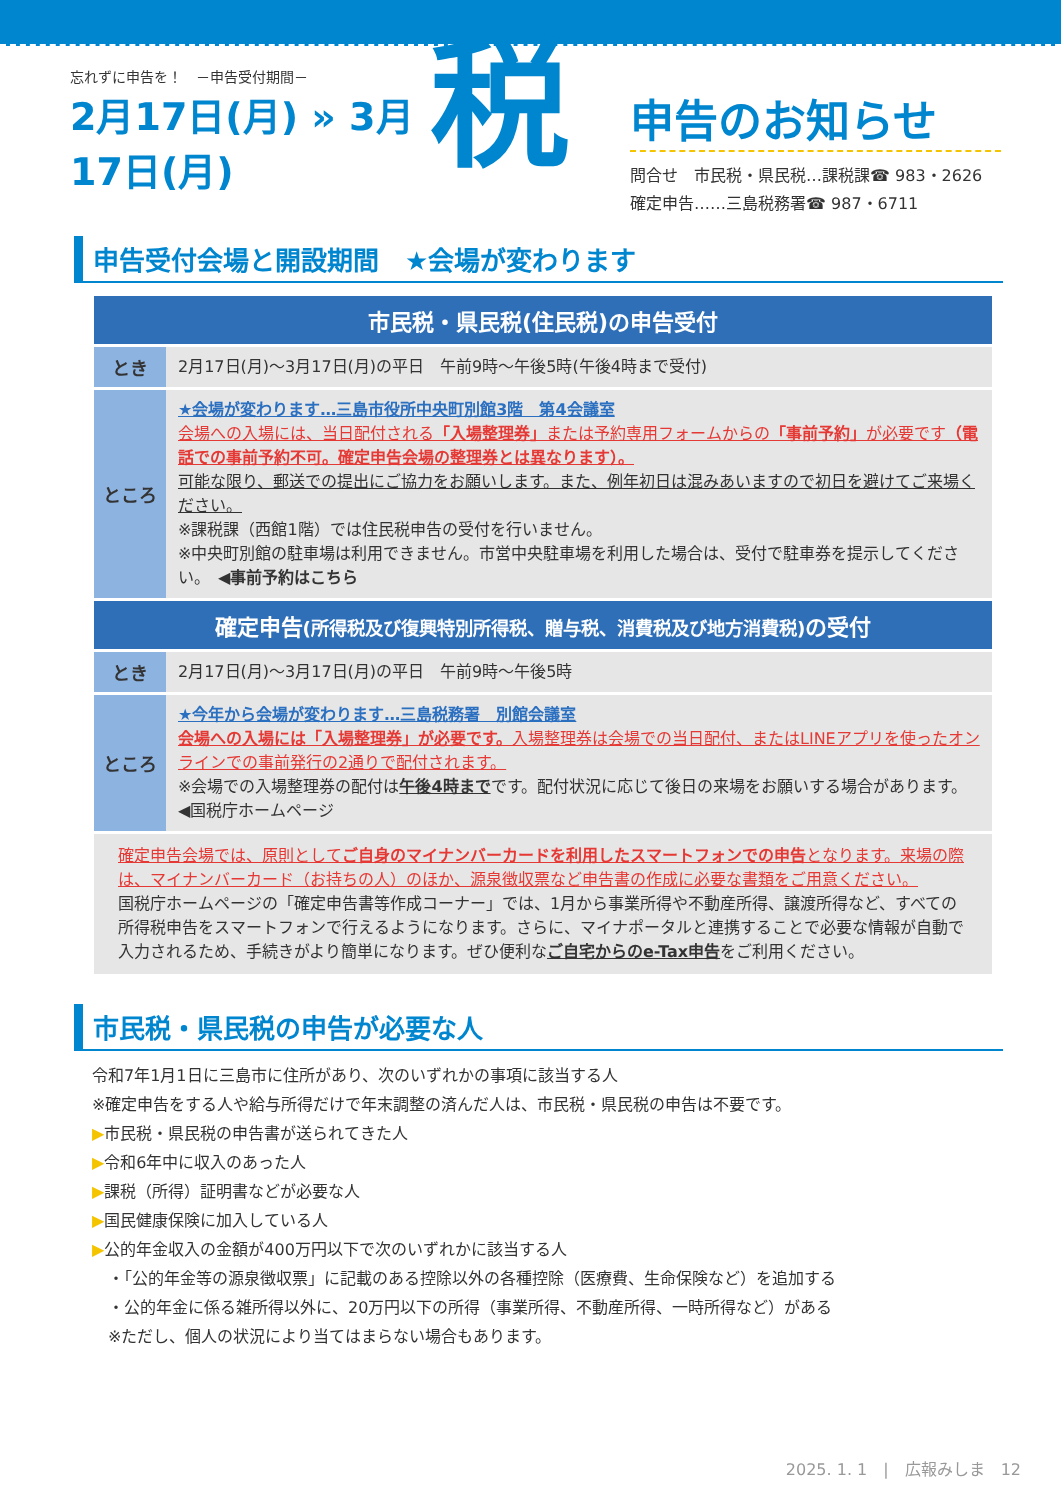忘れずに申告を！　－申告受付期間－
2月17日(月) » 3月17日(月)
税
申告のお知らせ
問合せ　市民税・県民税…課税課☎ 983・2626
確定申告……三島税務署☎ 987・6711
申告受付会場と開設期間　★会場が変わります
| 市民税・県民税(住民税)の申告受付 | |
| --- | --- |
| とき | 2月17日(月)～3月17日(月)の平日 午前9時～午後5時(午後4時まで受付) |
| ところ | ★会場が変わります…三島市役所中央町別館3階 第4会議室 会場への入場には、当日配付される 「入場整理券」 または予約専用フォームからの 「事前予約」 が必要です （電話での事前予約不可。確定申告会場の整理券とは異なります）。 可能な限り、郵送での提出にご協力をお願いします。また、例年初日は混みあいますので初日を避けてご来場ください。 ※課税課（西館1階）では住民税申告の受付を行いません。 ※中央町別館の駐車場は利用できません。市営中央駐車場を利用した場合は、受付で駐車券を提示してください。 ◀事前予約はこちら |
| 確定申告 (所得税及び復興特別所得税、贈与税、消費税及び地方消費税) の受付 | |
| とき | 2月17日(月)～3月17日(月)の平日 午前9時～午後5時 |
| ところ | ★今年から会場が変わります…三島税務署 別館会議室 会場への入場には「入場整理券」が必要です。 入場整理券は会場での当日配付、またはLINEアプリを使ったオンラインでの事前発行の2通りで配付されます。 ※会場での入場整理券の配付は 午後4時まで です。配付状況に応じて後日の来場をお願いする場合があります。 ◀国税庁ホームページ |
確定申告会場では、原則としてご自身のマイナンバーカードを利用したスマートフォンでの申告となります。来場の際は、マイナンバーカード（お持ちの人）のほか、源泉徴収票など申告書の作成に必要な書類をご用意ください。
国税庁ホームページの「確定申告書等作成コーナー」では、1月から事業所得や不動産所得、譲渡所得など、すべての所得税申告をスマートフォンで行えるようになります。さらに、マイナポータルと連携することで必要な情報が自動で入力されるため、手続きがより簡単になります。ぜひ便利なご自宅からのe-Tax申告をご利用ください。
市民税・県民税の申告が必要な人
令和7年1月1日に三島市に住所があり、次のいずれかの事項に該当する人
※確定申告をする人や給与所得だけで年末調整の済んだ人は、市民税・県民税の申告は不要です。
▶市民税・県民税の申告書が送られてきた人
▶令和6年中に収入のあった人
▶課税（所得）証明書などが必要な人
▶国民健康保険に加入している人
▶公的年金収入の金額が400万円以下で次のいずれかに該当する人
　・「公的年金等の源泉徴収票」に記載のある控除以外の各種控除（医療費、生命保険など）を追加する
　・公的年金に係る雑所得以外に、20万円以下の所得（事業所得、不動産所得、一時所得など）がある
　※ただし、個人の状況により当てはまらない場合もあります。
2025. 1. 1　|　広報みしま　12